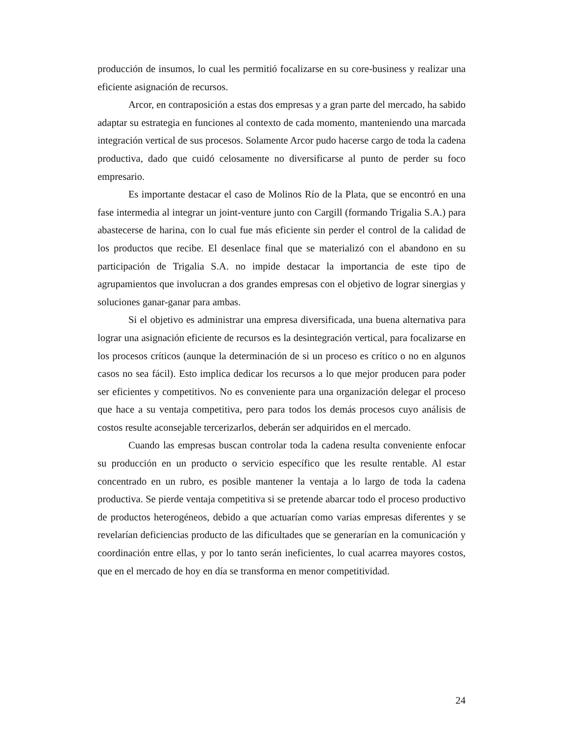producción de insumos, lo cual les permitió focalizarse en su core-business y realizar una eficiente asignación de recursos.
Arcor, en contraposición a estas dos empresas y a gran parte del mercado, ha sabido adaptar su estrategia en funciones al contexto de cada momento, manteniendo una marcada integración vertical de sus procesos. Solamente Arcor pudo hacerse cargo de toda la cadena productiva, dado que cuidó celosamente no diversificarse al punto de perder su foco empresario.
Es importante destacar el caso de Molinos Río de la Plata, que se encontró en una fase intermedia al integrar un joint-venture junto con Cargill (formando Trigalia S.A.) para abastecerse de harina, con lo cual fue más eficiente sin perder el control de la calidad de los productos que recibe. El desenlace final que se materializó con el abandono en su participación de Trigalia S.A. no impide destacar la importancia de este tipo de agrupamientos que involucran a dos grandes empresas con el objetivo de lograr sinergias y soluciones ganar-ganar para ambas.
Si el objetivo es administrar una empresa diversificada, una buena alternativa para lograr una asignación eficiente de recursos es la desintegración vertical, para focalizarse en los procesos críticos (aunque la determinación de si un proceso es crítico o no en algunos casos no sea fácil). Esto implica dedicar los recursos a lo que mejor producen para poder ser eficientes y competitivos. No es conveniente para una organización delegar el proceso que hace a su ventaja competitiva, pero para todos los demás procesos cuyo análisis de costos resulte aconsejable tercerizarlos, deberán ser adquiridos en el mercado.
Cuando las empresas buscan controlar toda la cadena resulta conveniente enfocar su producción en un producto o servicio específico que les resulte rentable. Al estar concentrado en un rubro, es posible mantener la ventaja a lo largo de toda la cadena productiva. Se pierde ventaja competitiva si se pretende abarcar todo el proceso productivo de productos heterogéneos, debido a que actuarían como varias empresas diferentes y se revelarían deficiencias producto de las dificultades que se generarían en la comunicación y coordinación entre ellas, y por lo tanto serán ineficientes, lo cual acarrea mayores costos, que en el mercado de hoy en día se transforma en menor competitividad.
24